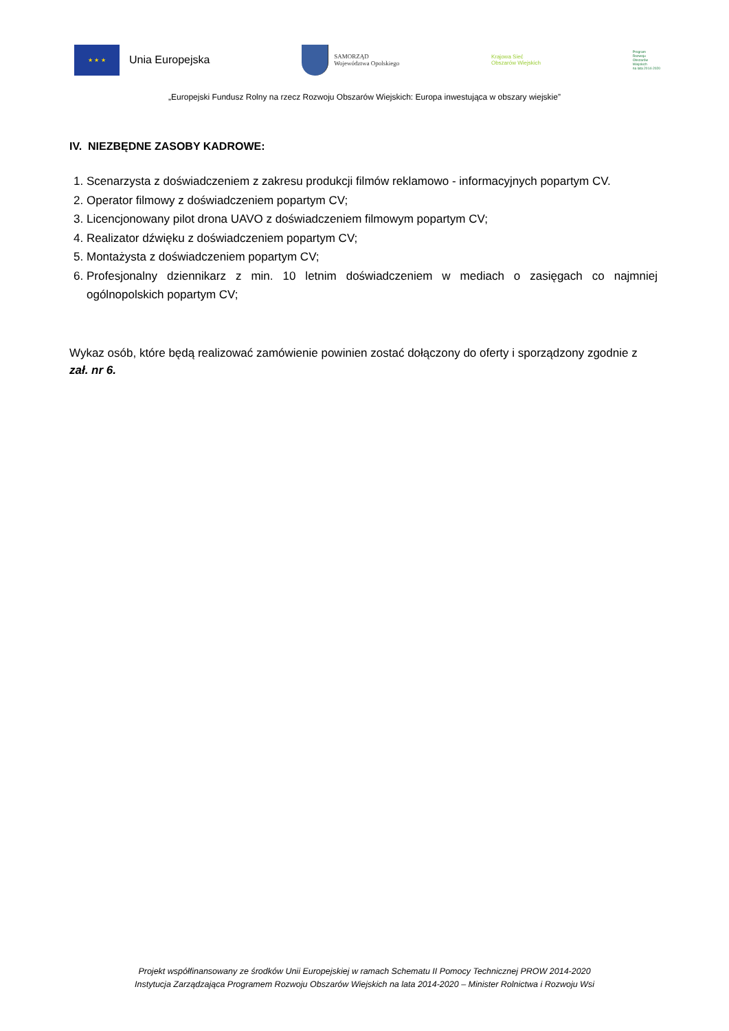★ ★ ★
Unia Europejska
SAMORZĄD
Województwa Opolskiego
Krajowa Sieć
Obszarów Wiejskich
Program
Rozwoju
Obszarów
Wiejskich
na lata 2014-2020
„Europejski Fundusz Rolny na rzecz Rozwoju Obszarów Wiejskich: Europa inwestująca w obszary wiejskie”
IV. NIEZBĘDNE ZASOBY KADROWE:
1. Scenarzysta z doświadczeniem z zakresu produkcji filmów reklamowo - informacyjnych popartym CV.
2. Operator filmowy z doświadczeniem popartym CV;
3. Licencjonowany pilot drona UAVO z doświadczeniem filmowym popartym CV;
4. Realizator dźwięku z doświadczeniem popartym CV;
5. Montażysta z doświadczeniem popartym CV;
6. Profesjonalny dziennikarz z min. 10 letnim doświadczeniem w mediach o zasięgach co najmniej ogólnopolskich popartym CV;
Wykaz osób, które będą realizować zamówienie powinien zostać dołączony do oferty i sporządzony zgodnie z zał. nr 6.
Projekt współfinansowany ze środków Unii Europejskiej w ramach Schematu II Pomocy Technicznej PROW 2014-2020
Instytucja Zarządzająca Programem Rozwoju Obszarów Wiejskich na lata 2014-2020 – Minister Rolnictwa i Rozwoju Wsi